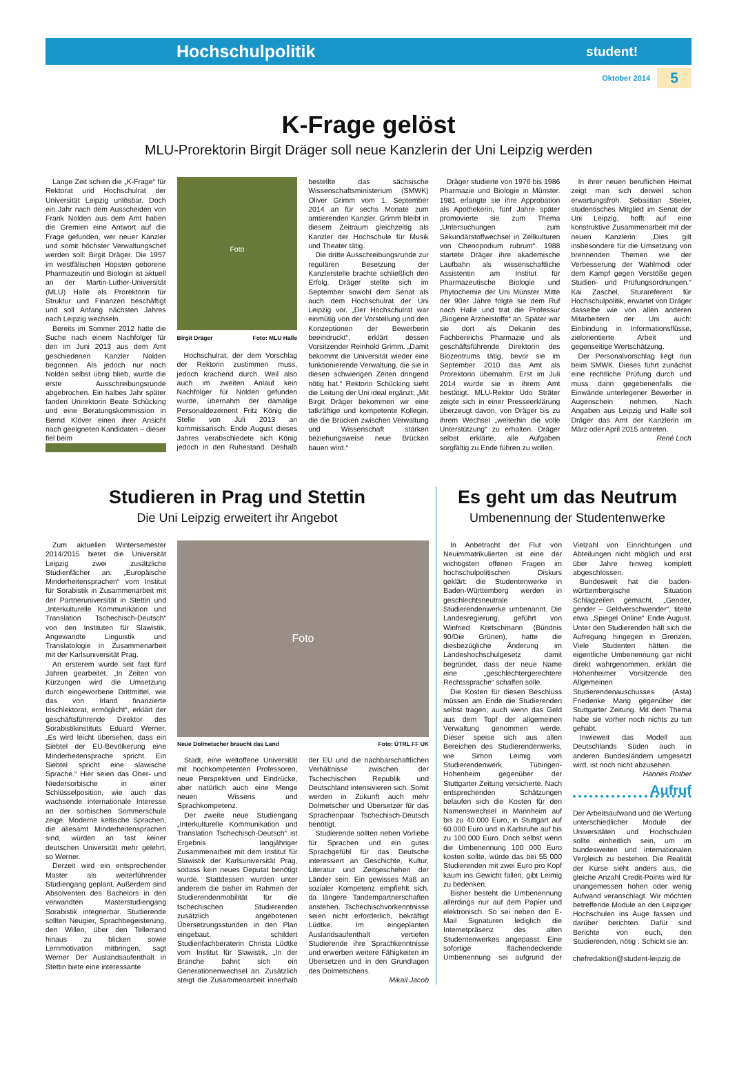Hochschulpolitik student!
Oktober 2014 5
K-Frage gelöst
MLU-Prorektorin Birgit Dräger soll neue Kanzlerin der Uni Leipzig werden
Lange Zeit schien die „K-Frage“ für Rektorat und Hochschulrat der Universität Leipzig unlösbar. Doch ein Jahr nach dem Ausscheiden von Frank Nolden aus dem Amt haben die Gremien eine Antwort auf die Frage gefunden, wer neuer Kanzler und somit höchster Verwaltungschef werden soll: Birgit Dräger. Die 1957 im westfälischen Hopsten geborene Pharmazeutin und Biologin ist aktuell an der Martin-Luther-Universität (MLU) Halle als Prorektorin für Struktur und Finanzen beschäftigt und soll Anfang nächsten Jahres nach Leipzig wechseln.
Bereits im Sommer 2012 hatte die Suche nach einem Nachfolger für den im Juni 2013 aus dem Amt geschiedenen Kanzler Nolden begonnen. Als jedoch nur noch Nolden selbst übrig blieb, wurde die erste Ausschreibungsrunde abgebrochen. Ein halbes Jahr später fanden Unirektorin Beate Schücking und eine Beratungskommission in Bernd Klöver einen ihrer Ansicht nach geeigneten Kandidaten – dieser fiel beim
Foto
Birgit Dräger Foto: MLU Halle
Hochschulrat, der dem Vorschlag der Rektorin zustimmen muss, jedoch krachend durch. Weil also auch im zweiten Anlauf kein Nachfolger für Nolden gefunden wurde, übernahm der damalige Personaldezernent Fritz König die Stelle von Juli 2013 an kommissarisch. Ende August dieses Jahres verabschiedete sich König jedoch in den Ruhestand. Deshalb bestellte das sächsische Wissenschaftsministerium (SMWK) Oliver Grimm vom 1. September 2014 an für sechs Monate zum amtierenden Kanzler. Grimm bleibt in diesem Zeitraum gleichzeitig als Kanzler der Hochschule für Musik und Theater tätig.
Die dritte Ausschreibungsrunde zur regulären Besetzung der Kanzlerstelle brachte schließlich den Erfolg. Dräger stellte sich im September sowohl dem Senat als auch dem Hochschulrat der Uni Leipzig vor. „Der Hochschulrat war einmütig von der Vorstellung und den Konzeptionen der Bewerberin beeindruckt“, erklärt dessen Vorsitzender Reinhold Grimm. „Damit bekommt die Universität wieder eine funktionierende Verwaltung, die sie in diesen schwierigen Zeiten dringend nötig hat.“ Rektorin Schücking sieht die Leitung der Uni ideal ergänzt: „Mit Birgit Dräger bekommen wir eine tatkräftige und kompetente Kollegin, die die Brücken zwischen Verwaltung und Wissenschaft stärken beziehungsweise neue Brücken bauen wird.“
Dräger studierte von 1976 bis 1986 Pharmazie und Biologie in Münster. 1981 erlangte sie ihre Approbation als Apothekerin, fünf Jahre später promovierte sie zum Thema „Untersuchungen zum Sekundärstoffwechsel in Zellkulturen von Chenopodium rubrum“. 1988 startete Dräger ihre akademische Laufbahn als wissenschaftliche Assistentin am Institut für Pharmazeutische Biologie und Phytochemie der Uni Münster. Mitte der 90er Jahre folgte sie dem Ruf nach Halle und trat die Professur „Biogene Arzneistoffe“ an. Später war sie dort als Dekanin des Fachbereichs Pharmazie und als geschäftsführende Direktorin des Biozentrums tätig, bevor sie im September 2010 das Amt als Prorektorin übernahm. Erst im Juli 2014 wurde sie in ihrem Amt bestätigt. MLU-Rektor Udo Sträter zeigte sich in einer Presseerklärung überzeugt davon, von Dräger bis zu ihrem Wechsel „weiterhin die volle Unterstützung“ zu erhalten. Dräger selbst erklärte, alle Aufgaben sorgfältig zu Ende führen zu wollen.
In ihrer neuen beruflichen Heimat zeigt man sich derweil schon erwartungsfroh. Sebastian Stieler, studentisches Mitglied im Senat der Uni Leipzig, hofft auf eine konstruktive Zusammenarbeit mit der neuen Kanzlerin: „Dies gilt insbesondere für die Umsetzung von brennenden Themen wie der Verbesserung der Wahlmodi oder dem Kampf gegen Verstöße gegen Studien- und Prüfungsordnungen.“ Kai Zaschel, Stura­referent für Hochschulpolitik, erwartet von Dräger dasselbe wie von allen anderen Mitarbeitern der Uni auch: Einbindung in Informationsflüsse, zielorientierte Arbeit und gegenseitige Wertschätzung.
Der Personalvorschlag liegt nun beim SMWK. Dieses führt zunächst eine rechtliche Prüfung durch und muss dann gegebenenfalls die Einwände unterlegener Bewerber in Augenschein nehmen. Nach Angaben aus Leipzig und Halle soll Dräger das Amt der Kanzlerin im März oder April 2015 antreten.
René Loch
Studieren in Prag und Stettin
Die Uni Leipzig erweitert ihr Angebot
Zum aktuellen Wintersemester 2014/2015 bietet die Universität Leipzig zwei zusätzliche Studienfächer an: „Europäische Minderheitensprachen“ vom Institut für Sorabistik in Zusammenarbeit mit der Partneruniversität in Stettin und „Interkulturelle Kommunikation und Translation Tschechisch-Deutsch“ von den Instituten für Slawistik, Angewandte Linguistik und Translatologie in Zusammenarbeit mit der Karlsuniversität Prag.
An ersterem wurde seit fast fünf Jahren gearbeitet. „In Zeiten von Kürzungen wird die Umsetzung durch eingeworbene Drittmittel, wie das von Irland finanzierte Irischlektorat, ermöglicht“, erklärt der geschäftsführende Direktor des Sorabistikinstituts Eduard Werner. „Es wird leicht übersehen, dass ein Siebtel der EU-Bevölkerung eine Minderheitensprache spricht. Ein Siebtel spricht eine slawische Sprache.“ Hier seien das Ober- und Niedersorbische in einer Schlüsselposition, wie auch das wachsende internationale Interesse an der sorbischen Sommerschule zeige. Moderne keltische Sprachen, die allesamt Minderheitensprachen sind, würden an fast keiner deutschen Universität mehr gelehrt, so Werner.
Derzeit wird ein entsprechender Master als weiterführender Studiengang geplant. Außerdem sind Absolventen des Bachelors in den verwandten Masterstudiengang Sorabistik integrierbar. Studierende sollten Neugier, Sprachbegeisterung, den Willen, über den Tellerrand hinaus zu blicken sowie Lernmotivation mitbringen, sagt Werner Der Auslandsaufenthalt in Stettin biete eine interessante
Foto
Neue Dolmetscher braucht das Land Foto: ÚTRL FF UK
Stadt, eine weltoffene Universität mit hochkompetenten Professoren, neue Perspektiven und Eindrücke, aber natürlich auch eine Menge neuen Wissens und Sprachkompetenz.
Der zweite neue Studiengang „Interkulturelle Kommunikation und Translation Tschechisch-Deutsch“ ist Ergebnis langjähriger Zusammenarbeit mit dem Institut für Slawistik der Karlsuniversität Prag, sodass kein neues Deputat benötigt wurde. Stattdessen wurden unter anderem die bisher im Rahmen der Studierendenmobilität für die tschechischen Studierenden zusätzlich angebotenen Übersetzungsstunden in den Plan eingebaut, schildert Studienfachberaterin Christa Lüdtke vom Institut für Slawistik. „In der Branche bahnt sich ein Generationenwechsel an. Zusätzlich steigt die Zusammenarbeit innerhalb der EU und die nachbarschaftlichen Verhältnisse zwischen der Tschechischen Republik und Deutschland intensivieren sich. Somit werden in Zukunft auch mehr Dolmetscher und Übersetzer für das Sprachenpaar Tschechisch-Deutsch benötigt.
Studierende sollten neben Vorliebe für Sprachen und ein gutes Sprachgefühl für das Deutsche interessiert an Geschichte, Kultur, Literatur und Zeitgeschehen der Länder sein. Ein gewisses Maß an sozialer Kompetenz empfiehlt sich, da längere Tandempartnerschaften anstehen. Tschechischvorkenntnisse seien nicht erforderlich, bekräftigt Lüdtke. Im eingeplanten Auslandsaufenthalt vertiefen Studierende ihre Sprachkenntnisse und erwerben weitere Fähigkeiten im Übersetzen und in den Grundlagen des Dolmetschens.
Mikail Jacob
Es geht um das Neutrum
Umbenennung der Studentenwerke
In Anbetracht der Flut von Neuimmatrikulierten ist eine der wichtigsten offenen Fragen im hochschulpolitischen Diskurs geklärt: die Studentenwerke in Baden-Württemberg werden in geschlechtsneutrale Studierendenwerke umbenannt. Die Landesregierung, geführt von Winfried Kretschmann (Bündnis 90/Die Grünen), hatte die diesbezügliche Änderung im Landeshochschulgesetz damit begründet, dass der neue Name eine „geschlechtergerechtere Rechtssprache“ schaffen solle.
Die Kosten für diesen Beschluss müssen am Ende die Studierenden selbst tragen, auch wenn das Geld aus dem Topf der allgemeinen Verwaltung genommen werde. Dieser speise sich aus allen Bereichen des Studierendenwerks, wie Simon Leimig vom Studierendenwerk Tübingen-Hohenheim gegenüber der Stuttgarter Zeitung versicherte. Nach entsprechenden Schätzungen belaufen sich die Kosten für den Namenswechsel in Mannheim auf bis zu 40.000 Euro, in Stuttgart auf 60.000 Euro und in Karlsruhe auf bis zu 100.000 Euro. Doch selbst wenn die Umbenennung 100 000 Euro kosten sollte, würde das bei 55 000 Studierenden mit zwei Euro pro Kopf kaum ins Gewicht fallen, gibt Leimig zu bedenken.
Bisher besteht die Umbenennung allerdings nur auf dem Papier und elektronisch. So sei neben den E-Mail Signaturen lediglich die Internetpräsenz des alten Studentenwerkes angepasst. Eine sofortige flächendeckende Umbenennung sei aufgrund der Vielzahl von Einrichtungen und Abteilungen nicht möglich und erst über Jahre hinweg komplett abgeschlossen.
Bundesweit hat die baden-württembergische Situation Schlagzeilen gemacht. „Gender, gender – Geldverschwender“, titelte etwa „Spiegel Online“ Ende August. Unter den Studierenden hält sich die Aufregung hingegen in Grenzen. Viele Studenten hätten die eigentliche Umbenennung gar nicht direkt wahrgenommen, erklärt die Hohenheimer Vorsitzende des Allgemeinen Studierendenauschusses (Asta) Friederike Mang gegenüber der Stuttgarter Zeitung. Mit dem Thema habe sie vorher noch nichts zu tun gehabt.
Inwieweit das Modell aus Deutschlands Süden auch in anderen Bundesländern umgesetzt wird, ist noch nicht abzusehen.
Hannes Rother
Aufruf
Der Arbeitsaufwand und die Wertung unterschiedlicher Module der Universitäten und Hochschulen sollte einheitlich sein, um im bundesweiten und internationalen Vergleich zu bestehen. Die Realität der Kurse sieht anders aus, die gleiche Anzahl Credit-Points wird für unangemessen hohen oder wenig Aufwand veranschlagt. Wir möchten betreffende Module an den Leipziger Hochschulen ins Auge fassen und darüber berichten. Dafür sind Berichte von euch, den Studierenden, nötig . Schickt sie an:
chefredaktion@student-leipzig.de